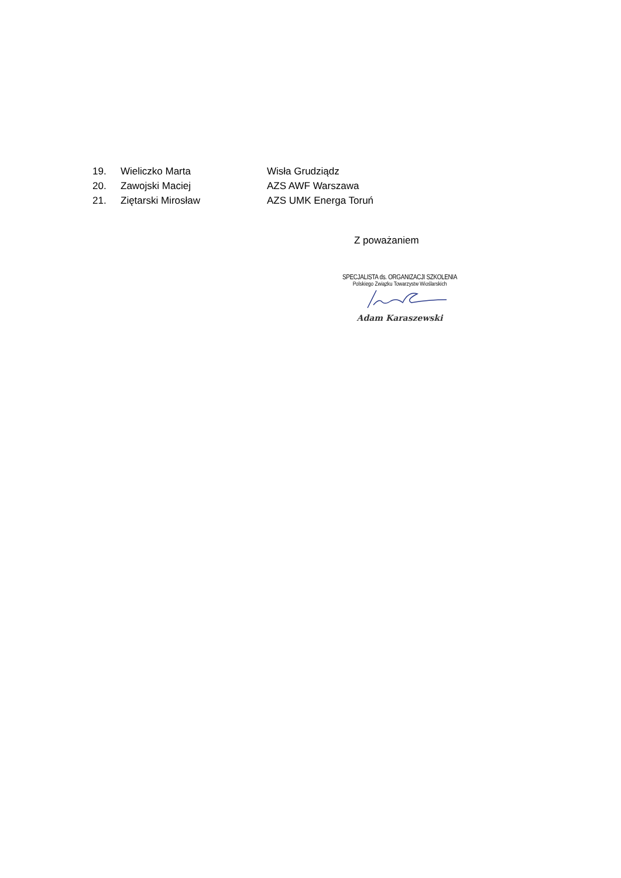19. Wieliczko Marta Wisła Grudziądz
20. Zawojski Maciej AZS AWF Warszawa
21. Ziętarski Mirosław AZS UMK Energa Toruń
Z poważaniem
SPECJALISTA ds. ORGANIZACJI SZKOLENIA
Polskiego Związku Towarzystw Wioślarskich
Adam Karaszewski